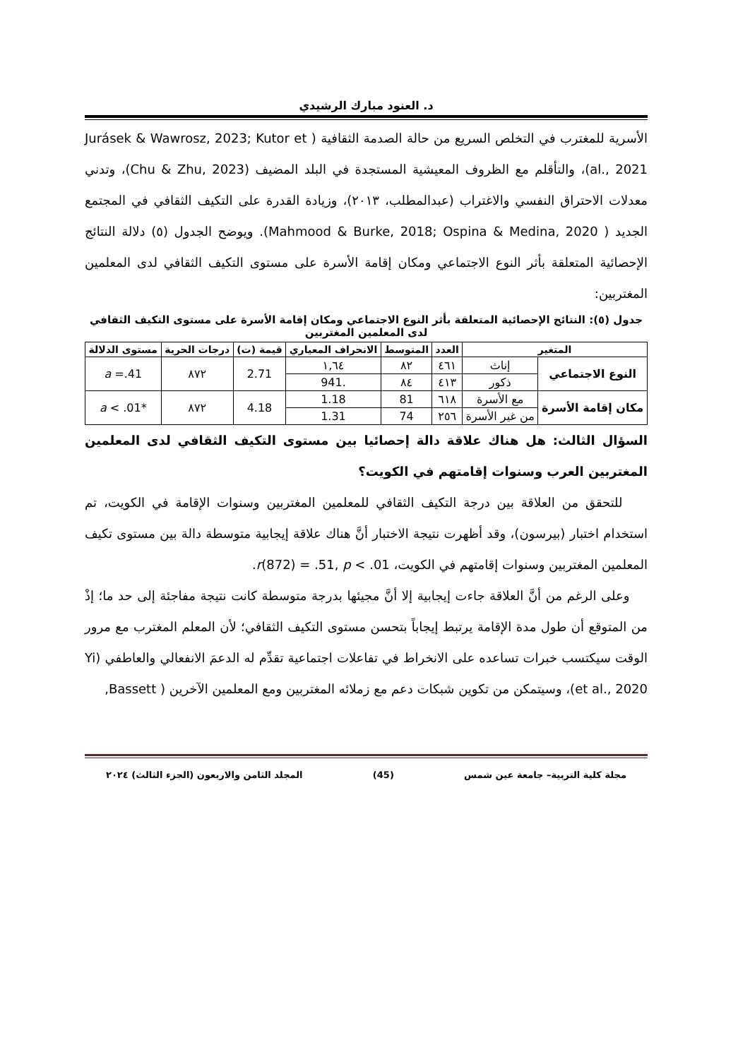د. العنود مبارك الرشيدي
الأسرية للمغترب في التخلص السريع من حالة الصدمة الثقافية ( Jurásek & Wawrosz, 2023; Kutor et al., 2021)، والتأقلم مع الظروف المعيشية المستجدة في البلد المضيف (Chu & Zhu, 2023)، وتدني معدلات الاحتراق النفسي والاغتراب (عبدالمطلب، ٢٠١٣)، وزيادة القدرة على التكيف الثقافي في المجتمع الجديد ( Mahmood & Burke, 2018; Ospina & Medina, 2020). ويوضح الجدول (٥) دلالة النتائج الإحصائية المتعلقة بأثر النوع الاجتماعي ومكان إقامة الأسرة على مستوى التكيف الثقافي لدى المعلمين المغتربين:
جدول (٥): النتائج الإحصائية المتعلقة بأثر النوع الاجتماعي ومكان إقامة الأسرة على مستوى التكيف الثقافي لدى المعلمين المغتربين
| المتغير | | العدد | المتوسط | الانحراف المعياري | قيمة (ت) | درجات الحرية | مستوى الدلالة |
| --- | --- | --- | --- | --- | --- | --- | --- |
| النوع الاجتماعي | إناث | ٤٦١ | ٨٢ | ١,٦٤ | 2.71 | ٨٧٢ | a =.41 |
| | ذكور | ٤١٣ | ٨٤ | .941 | | | |
| مكان إقامة الأسرة | مع الأسرة | ٦١٨ | 81 | 1.18 | 4.18 | ٨٧٢ | * a < .01 |
| | من غير الأسرة | ٢٥٦ | 74 | 1.31 | | | |
السؤال الثالث: هل هناك علاقة دالة إحصائيا بين مستوى التكيف الثقافي لدى المعلمين المغتربين العرب وسنوات إقامتهم في الكويت؟
للتحقق من العلاقة بين درجة التكيف الثقافي للمعلمين المغتربين وسنوات الإقامة في الكويت، تم استخدام اختبار (بيرسون)، وقد أظهرت نتيجة الاختبار أنَّ هناك علاقة إيجابية متوسطة دالة بين مستوى تكيف المعلمين المغتربين وسنوات إقامتهم في الكويت، r(872) = .51, p < .01.
وعلى الرغم من أنَّ العلاقة جاءت إيجابية إلا أنَّ مجيئها بدرجة متوسطة كانت نتيجة مفاجئة إلى حد ما؛ إذْ من المتوقع أن طول مدة الإقامة يرتبط إيجاباً بتحسن مستوى التكيف الثقافي؛ لأن المعلم المغترب مع مرور الوقت سيكتسب خبرات تساعده على الانخراط في تفاعلات اجتماعية تقدِّم له الدعمَ الانفعالي والعاطفي (Yi et al., 2020)، وسيتمكن من تكوين شبكات دعم مع زملائه المغتربين ومع المعلمين الآخرين ( Bassett,
مجلة كلية التربية– جامعة عين شمس (45) المجلد الثامن والاربعون (الجزء الثالث) ٢٠٢٤